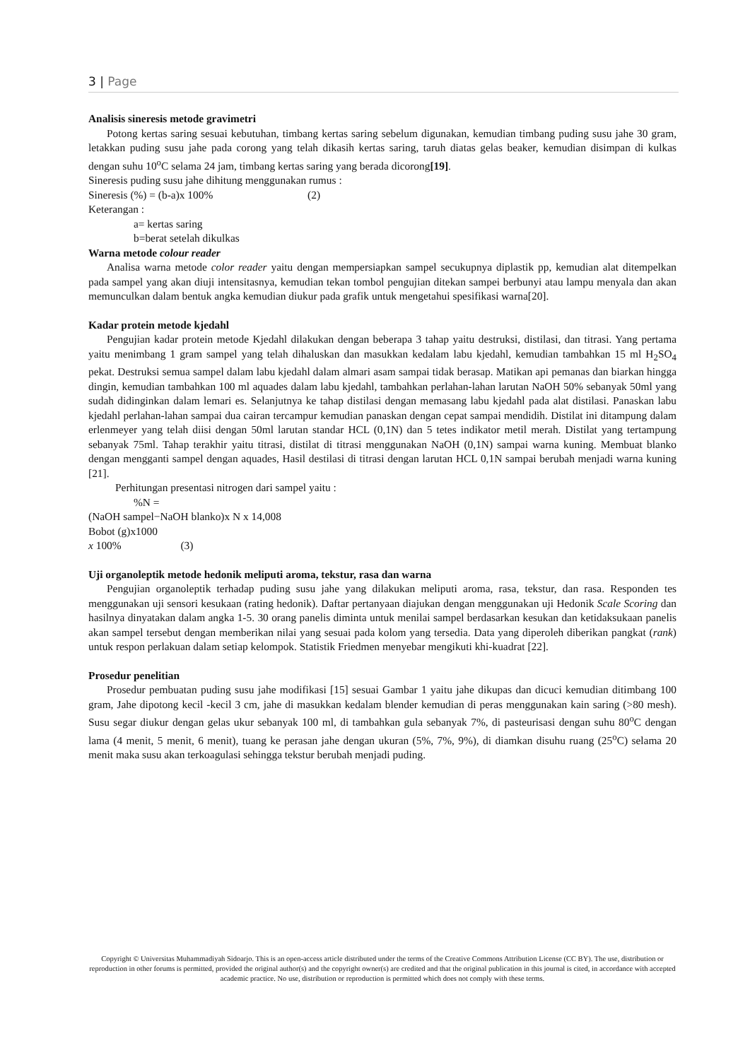3 | Page
Analisis sineresis metode gravimetri
Potong kertas saring sesuai kebutuhan, timbang kertas saring sebelum digunakan, kemudian timbang puding susu jahe 30 gram, letakkan puding susu jahe pada corong yang telah dikasih kertas saring, taruh diatas gelas beaker, kemudian disimpan di kulkas dengan suhu 10<sup>o</sup>C selama 24 jam, timbang kertas saring yang berada dicorong[19].
Sineresis puding susu jahe dihitung menggunakan rumus :
Sineresis (%) = (b-a)x 100% (2)
Keterangan :
a= kertas saring
b=berat setelah dikulkas
Warna metode colour reader
Analisa warna metode color reader yaitu dengan mempersiapkan sampel secukupnya diplastik pp, kemudian alat ditempelkan pada sampel yang akan diuji intensitasnya, kemudian tekan tombol pengujian ditekan sampei berbunyi atau lampu menyala dan akan memunculkan dalam bentuk angka kemudian diukur pada grafik untuk mengetahui spesifikasi warna[20].
Kadar protein metode kjedahl
Pengujian kadar protein metode Kjedahl dilakukan dengan beberapa 3 tahap yaitu destruksi, distilasi, dan titrasi. Yang pertama yaitu menimbang 1 gram sampel yang telah dihaluskan dan masukkan kedalam labu kjedahl, kemudian tambahkan 15 ml H<sub>2</sub>SO<sub>4</sub> pekat. Destruksi semua sampel dalam labu kjedahl dalam almari asam sampai tidak berasap. Matikan api pemanas dan biarkan hingga dingin, kemudian tambahkan 100 ml aquades dalam labu kjedahl, tambahkan perlahan-lahan larutan NaOH 50% sebanyak 50ml yang sudah didinginkan dalam lemari es. Selanjutnya ke tahap distilasi dengan memasang labu kjedahl pada alat distilasi. Panaskan labu kjedahl perlahan-lahan sampai dua cairan tercampur kemudian panaskan dengan cepat sampai mendidih. Distilat ini ditampung dalam erlenmeyer yang telah diisi dengan 50ml larutan standar HCL (0,1N) dan 5 tetes indikator metil merah. Distilat yang tertampung sebanyak 75ml. Tahap terakhir yaitu titrasi, distilat di titrasi menggunakan NaOH (0,1N) sampai warna kuning. Membuat blanko dengan mengganti sampel dengan aquades, Hasil destilasi di titrasi dengan larutan HCL 0,1N sampai berubah menjadi warna kuning [21].
Perhitungan presentasi nitrogen dari sampel yaitu :
%N =
(NaOH sampel−NaOH blanko)x N x 14,008
Bobot (g)x1000
x 100% (3)
Uji organoleptik metode hedonik meliputi aroma, tekstur, rasa dan warna
Pengujian organoleptik terhadap puding susu jahe yang dilakukan meliputi aroma, rasa, tekstur, dan rasa. Responden tes menggunakan uji sensori kesukaan (rating hedonik). Daftar pertanyaan diajukan dengan menggunakan uji Hedonik Scale Scoring dan hasilnya dinyatakan dalam angka 1-5. 30 orang panelis diminta untuk menilai sampel berdasarkan kesukan dan ketidaksukaan panelis akan sampel tersebut dengan memberikan nilai yang sesuai pada kolom yang tersedia. Data yang diperoleh diberikan pangkat (rank) untuk respon perlakuan dalam setiap kelompok. Statistik Friedmen menyebar mengikuti khi-kuadrat [22].
Prosedur penelitian
Prosedur pembuatan puding susu jahe modifikasi [15] sesuai Gambar 1 yaitu jahe dikupas dan dicuci kemudian ditimbang 100 gram, Jahe dipotong kecil -kecil 3 cm, jahe di masukkan kedalam blender kemudian di peras menggunakan kain saring (>80 mesh). Susu segar diukur dengan gelas ukur sebanyak 100 ml, di tambahkan gula sebanyak 7%, di pasteurisasi dengan suhu 80<sup>o</sup>C dengan lama (4 menit, 5 menit, 6 menit), tuang ke perasan jahe dengan ukuran (5%, 7%, 9%), di diamkan disuhu ruang (25<sup>o</sup>C) selama 20 menit maka susu akan terkoagulasi sehingga tekstur berubah menjadi puding.
Copyright © Universitas Muhammadiyah Sidoarjo. This is an open-access article distributed under the terms of the Creative Commons Attribution License (CC BY). The use, distribution or reproduction in other forums is permitted, provided the original author(s) and the copyright owner(s) are credited and that the original publication in this journal is cited, in accordance with accepted academic practice. No use, distribution or reproduction is permitted which does not comply with these terms.